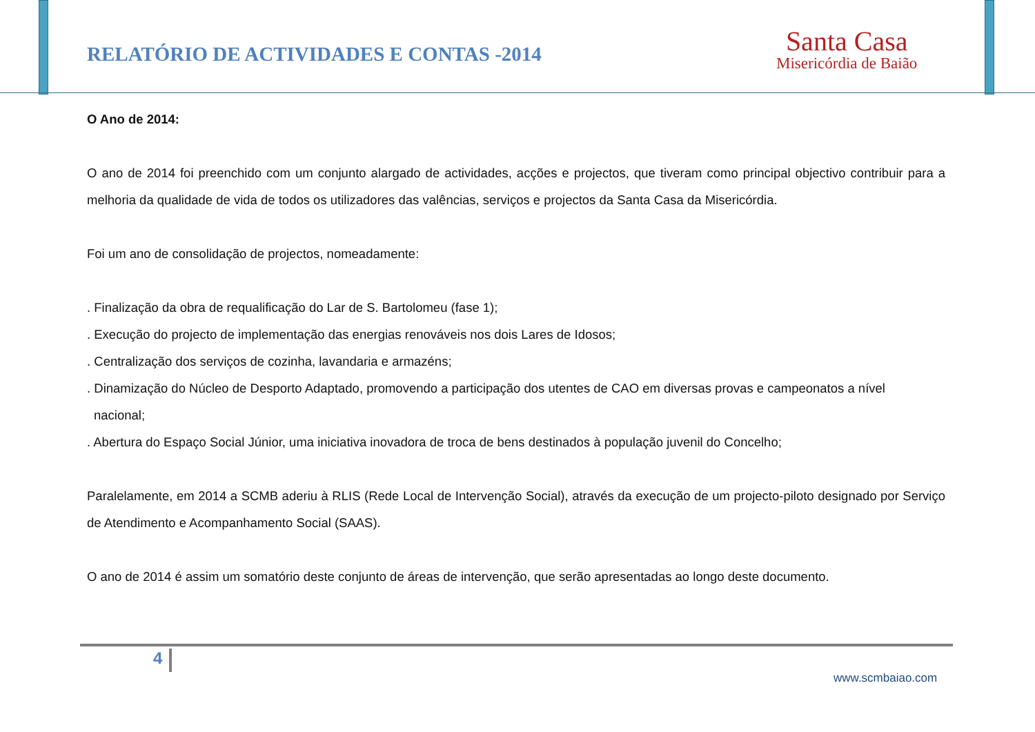RELATÓRIO DE ACTIVIDADES E CONTAS -2014
Santa Casa
Misericórdia de Baião
O Ano de 2014:
O ano de 2014 foi preenchido com um conjunto alargado de actividades, acções e projectos, que tiveram como principal objectivo contribuir para a melhoria da qualidade de vida de todos os utilizadores das valências, serviços e projectos da Santa Casa da Misericórdia.
Foi um ano de consolidação de projectos, nomeadamente:
. Finalização da obra de requalificação do Lar de S. Bartolomeu (fase 1);
. Execução do projecto de implementação das energias renováveis nos dois Lares de Idosos;
. Centralização dos serviços de cozinha, lavandaria e armazéns;
. Dinamização do Núcleo de Desporto Adaptado, promovendo a participação dos utentes de CAO em diversas provas e campeonatos a nível
nacional;
. Abertura do Espaço Social Júnior, uma iniciativa inovadora de troca de bens destinados à população juvenil do Concelho;
Paralelamente, em 2014 a SCMB aderiu à RLIS (Rede Local de Intervenção Social), através da execução de um projecto-piloto designado por Serviço de Atendimento e Acompanhamento Social (SAAS).
O ano de 2014 é assim um somatório deste conjunto de áreas de intervenção, que serão apresentadas ao longo deste documento.
4
www.scmbaiao.com